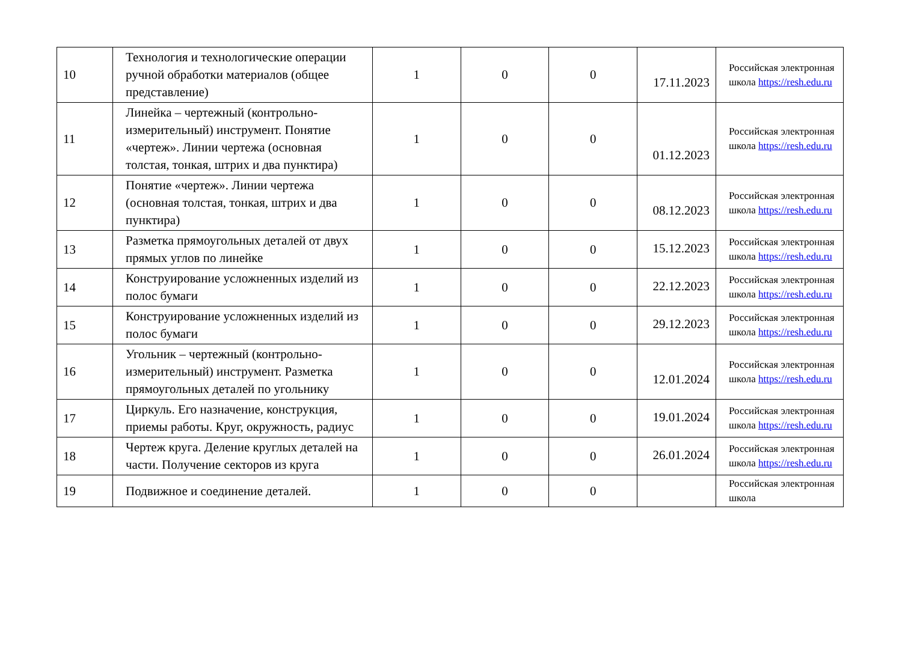| 10 | Технология и технологические операции ручной обработки материалов (общее представление) | 1 | 0 | 0 | 17.11.2023 | Российская электронная школа https://resh.edu.ru |
| 11 | Линейка – чертежный (контрольно-измерительный) инструмент. Понятие «чертеж». Линии чертежа (основная толстая, тонкая, штрих и два пунктира) | 1 | 0 | 0 | 01.12.2023 | Российская электронная школа https://resh.edu.ru |
| 12 | Понятие «чертеж». Линии чертежа (основная толстая, тонкая, штрих и два пунктира) | 1 | 0 | 0 | 08.12.2023 | Российская электронная школа https://resh.edu.ru |
| 13 | Разметка прямоугольных деталей от двух прямых углов по линейке | 1 | 0 | 0 | 15.12.2023 | Российская электронная школа https://resh.edu.ru |
| 14 | Конструирование усложненных изделий из полос бумаги | 1 | 0 | 0 | 22.12.2023 | Российская электронная школа https://resh.edu.ru |
| 15 | Конструирование усложненных изделий из полос бумаги | 1 | 0 | 0 | 29.12.2023 | Российская электронная школа https://resh.edu.ru |
| 16 | Угольник – чертежный (контрольно-измерительный) инструмент. Разметка прямоугольных деталей по угольнику | 1 | 0 | 0 | 12.01.2024 | Российская электронная школа https://resh.edu.ru |
| 17 | Циркуль. Его назначение, конструкция, приемы работы. Круг, окружность, радиус | 1 | 0 | 0 | 19.01.2024 | Российская электронная школа https://resh.edu.ru |
| 18 | Чертеж круга. Деление круглых деталей на части. Получение секторов из круга | 1 | 0 | 0 | 26.01.2024 | Российская электронная школа https://resh.edu.ru |
| 19 | Подвижное и соединение деталей. | 1 | 0 | 0 | | Российская электронная школа |